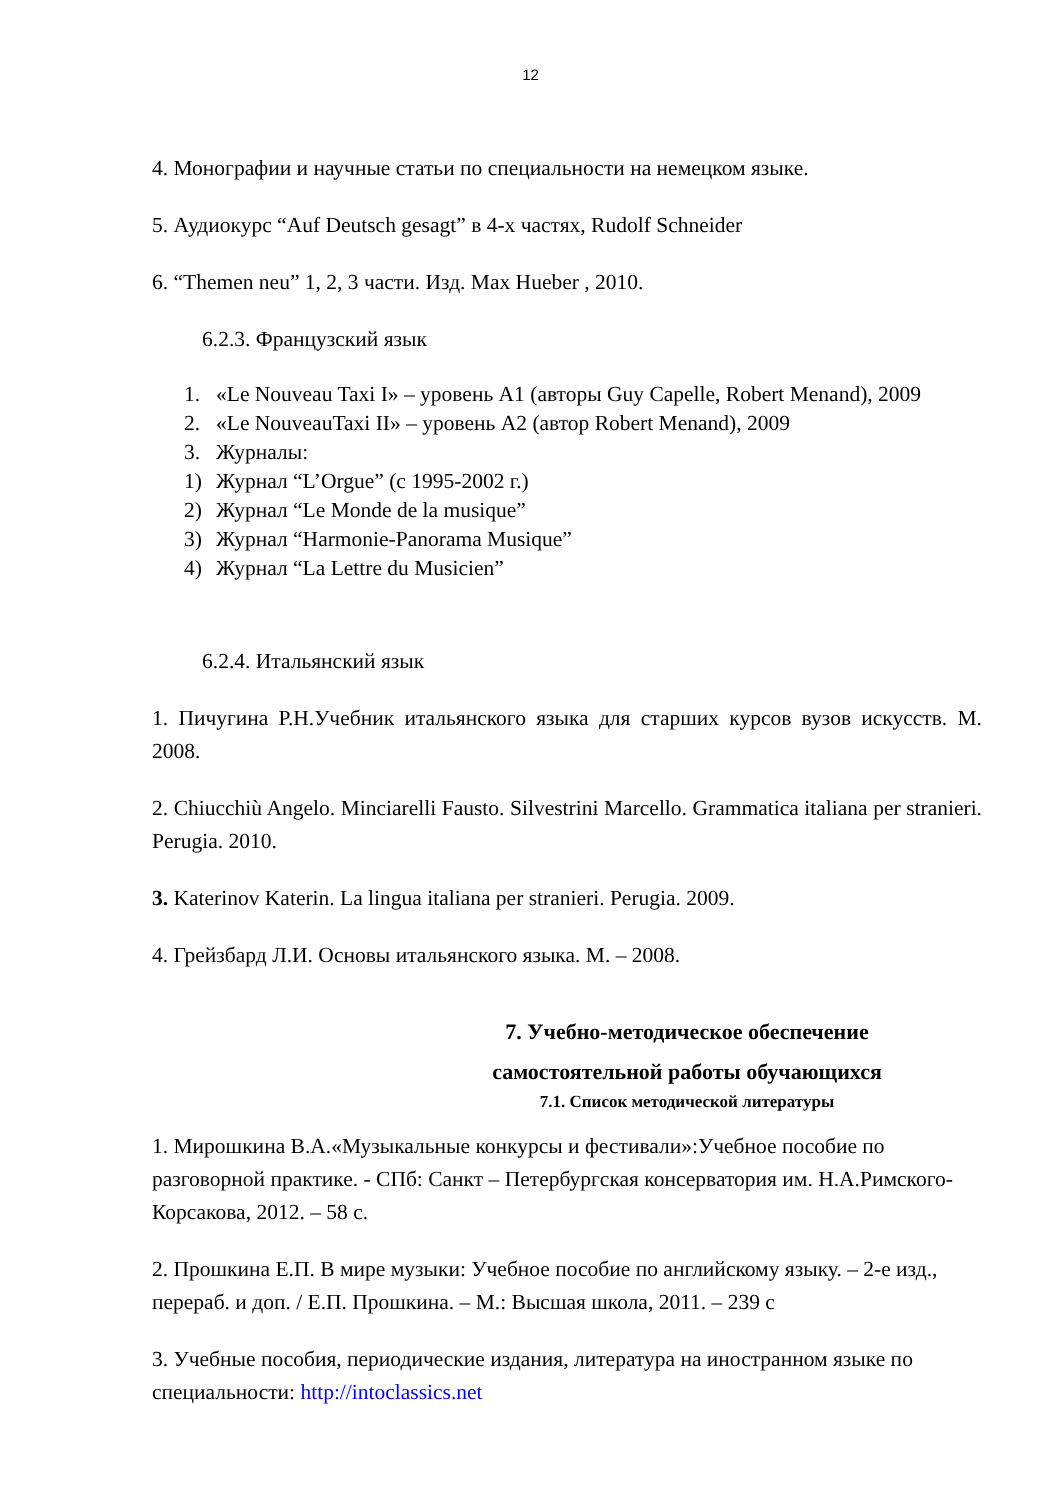12
4. Монографии и научные статьи по специальности на немецком языке.
5. Аудиокурс “Auf Deutsch gesagt” в 4-х частях, Rudolf Schneider
6. “Themen neu” 1, 2, 3 части. Изд. Max Hueber , 2010.
6.2.3. Французский язык
1. «Le Nouveau Taxi I» – уровень A1 (авторы Guy Capelle, Robert Menand), 2009
2. «Le NouveauTaxi II» – уровень A2 (автор Robert Menand), 2009
3. Журналы:
1) Журнал “L’Orgue” (с 1995-2002 г.)
2) Журнал “Le Monde de la musique”
3) Журнал “Harmonie-Panorama Musique”
4) Журнал “La Lettre du Musicien”
6.2.4. Итальянский язык
1. Пичугина Р.Н.Учебник итальянского языка для старших курсов вузов искусств. М. 2008.
2. Chiucchiù Angelo. Minciarelli Fausto. Silvestrini Marcello. Grammatica italiana per stranieri. Perugia. 2010.
3. Katerinov Katerin. La lingua italiana per stranieri. Perugia. 2009.
4. Грейзбард Л.И. Основы итальянского языка. М. – 2008.
7. Учебно-методическое обеспечение
самостоятельной работы обучающихся
7.1. Список методической литературы
1. Мирошкина В.А.«Музыкальные конкурсы и фестивали»:Учебное пособие по разговорной практике. - СПб: Санкт – Петербургская консерватория им. Н.А.Римского-Корсакова, 2012. – 58 с.
2. Прошкина Е.П. В мире музыки: Учебное пособие по английскому языку. – 2-е изд., перераб. и доп. / Е.П. Прошкина. – М.: Высшая школа, 2011. – 239 с
3. Учебные пособия, периодические издания, литература на иностранном языке по специальности: http://intoclassics.net